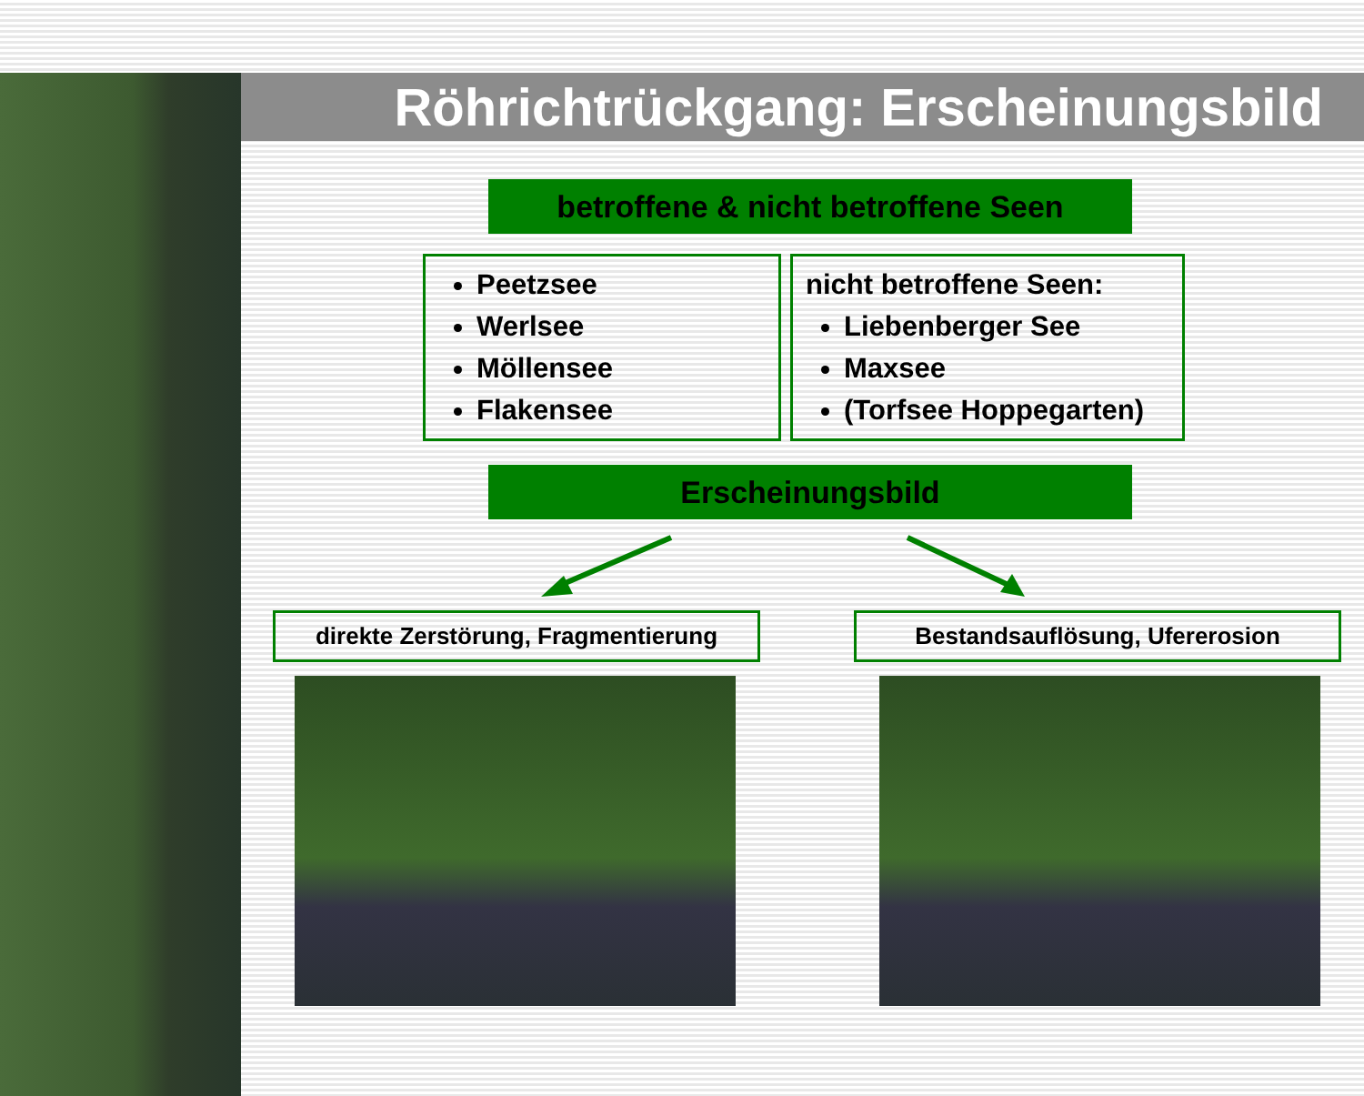Röhrichtrückgang: Erscheinungsbild
betroffene & nicht betroffene Seen
Peetzsee
Werlsee
Möllensee
Flakensee
nicht betroffene Seen:
Liebenberger See
Maxsee
(Torfsee Hoppegarten)
Erscheinungsbild
direkte Zerstörung, Fragmentierung
Bestandsauflösung, Ufererosion